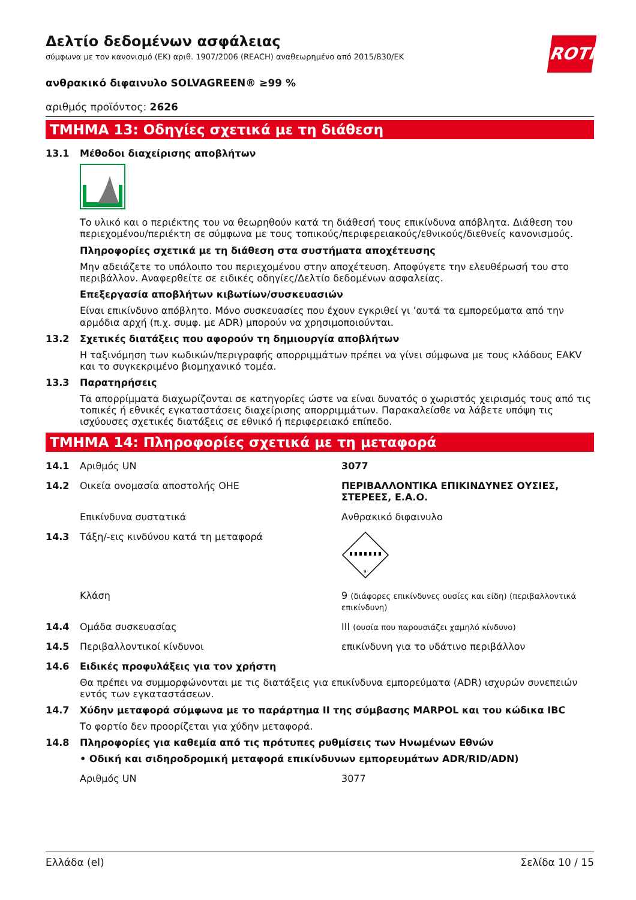Δελτίο δεδομένων ασφάλειας
σύμφωνα με τον κανονισμό (ΕΚ) αριθ. 1907/2006 (REACH) αναθεωρημένο από 2015/830/ΕΚ
ROTH
ανθρακικό διφαινυλο SOLVAGREEN® ≥99 %
αριθμός προϊόντος: 2626
ΤΜΗΜΑ 13: Οδηγίες σχετικά με τη διάθεση
13.1 Μέθοδοι διαχείρισης αποβλήτων
Το υλικό και ο περιέκτης του να θεωρηθούν κατά τη διάθεσή τους επικίνδυνα απόβλητα. Διάθεση του περιεχομένου/περιέκτη σε σύμφωνα με τους τοπικούς/περιφερειακούς/εθνικούς/διεθνείς κανονισμούς.
Πληροφορίες σχετικά με τη διάθεση στα συστήματα αποχέτευσης
Μην αδειάζετε το υπόλοιπο του περιεχομένου στην αποχέτευση. Αποφύγετε την ελευθέρωσή του στο περιβάλλον. Αναφερθείτε σε ειδικές οδηγίες/Δελτίο δεδομένων ασφαλείας.
Επεξεργασία αποβλήτων κιβωτίων/συσκευασιών
Είναι επικίνδυνο απόβλητο. Μόνο συσκευασίες που έχουν εγκριθεί γι ’αυτά τα εμπορεύματα από την αρμόδια αρχή (π.χ. συμφ. με ADR) μπορούν να χρησιμοποιούνται.
13.2 Σχετικές διατάξεις που αφορούν τη δημιουργία αποβλήτων
Η ταξινόμηση των κωδικών/περιγραφής απορριμμάτων πρέπει να γίνει σύμφωνα με τους κλάδους EAKV και το συγκεκριμένο βιομηχανικό τομέα.
13.3 Παρατηρήσεις
Τα απορρίμματα διαχωρίζονται σε κατηγορίες ώστε να είναι δυνατός ο χωριστός χειρισμός τους από τις τοπικές ή εθνικές εγκαταστάσεις διαχείρισης απορριμμάτων. Παρακαλείσθε να λάβετε υπόψη τις ισχύουσες σχετικές διατάξεις σε εθνικό ή περιφερειακό επίπεδο.
ΤΜΗΜΑ 14: Πληροφορίες σχετικά με τη μεταφορά
14.1 Αριθμός UN 3077
14.2 Οικεία ονομασία αποστολής ΟΗΕ ΠΕΡΙΒΑΛΛΟΝΤΙΚΑ ΕΠΙΚΙΝΔΥΝΕΣ ΟΥΣΙΕΣ, ΣΤΕΡΕΕΣ, Ε.Α.Ο.
Επικίνδυνα συστατικά Ανθρακικό διφαινυλο
14.3 Τάξη/-εις κινδύνου κατά τη μεταφορά
9
Κλάση 9 (διάφορες επικίνδυνες ουσίες και είδη) (περιβαλλοντικά επικίνδυνη)
14.4 Ομάδα συσκευασίας III (ουσία που παρουσιάζει χαμηλό κίνδυνο)
14.5 Περιβαλλοντικοί κίνδυνοι επικίνδυνη για το υδάτινο περιβάλλον
14.6 Ειδικές προφυλάξεις για τον χρήστη
Θα πρέπει να συμμορφώνονται με τις διατάξεις για επικίνδυνα εμπορεύματα (ADR) ισχυρών συνεπειών εντός των εγκαταστάσεων.
14.7 Χύδην μεταφορά σύμφωνα με το παράρτημα II της σύμβασης MARPOL και του κώδικα IBC
Το φορτίο δεν προορίζεται για χύδην μεταφορά.
14.8 Πληροφορίες για καθεμία από τις πρότυπες ρυθμίσεις των Ηνωμένων Εθνών
• Οδική και σιδηροδρομική μεταφορά επικίνδυνων εμπορευμάτων ADR/RID/ADN)
Αριθμός UN 3077
Ελλάδα (el) Σελίδα 10 / 15